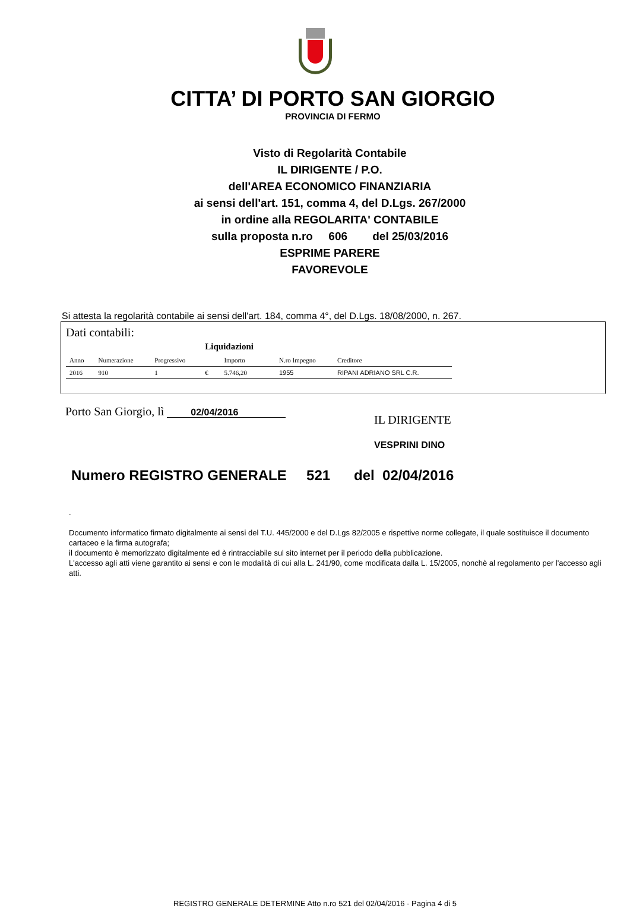CITTA’ DI PORTO SAN GIORGIO
PROVINCIA DI FERMO
Visto di Regolarità Contabile
IL DIRIGENTE / P.O.
dell'AREA ECONOMICO FINANZIARIA
ai sensi dell'art. 151, comma 4, del D.Lgs. 267/2000
in ordine alla REGOLARITA' CONTABILE
sulla proposta n.ro 606 del 25/03/2016
ESPRIME PARERE
FAVOREVOLE
Si attesta la regolarità contabile ai sensi dell'art. 184, comma 4°, del D.Lgs. 18/08/2000, n. 267.
Dati contabili:
| | | | Liquidazioni | | | |
| Anno | Numerazione | Progressivo | | Importo | N.ro Impegno | Creditore |
| 2016 | 910 | 1 | € | 5.746,20 | 1955 | RIPANI ADRIANO SRL C.R. |
Porto San Giorgio, lì 02/04/2016
IL DIRIGENTE
VESPRINI DINO
Numero REGISTRO GENERALE 521 del 02/04/2016
.
Documento informatico firmato digitalmente ai sensi del T.U. 445/2000 e del D.Lgs 82/2005 e rispettive norme collegate, il quale sostituisce il documento cartaceo e la firma autografa;
il documento è memorizzato digitalmente ed è rintracciabile sul sito internet per il periodo della pubblicazione.
L'accesso agli atti viene garantito ai sensi e con le modalità di cui alla L. 241/90, come modificata dalla L. 15/2005, nonchè al regolamento per l'accesso agli atti.
REGISTRO GENERALE DETERMINE Atto n.ro 521 del 02/04/2016 - Pagina 4 di 5